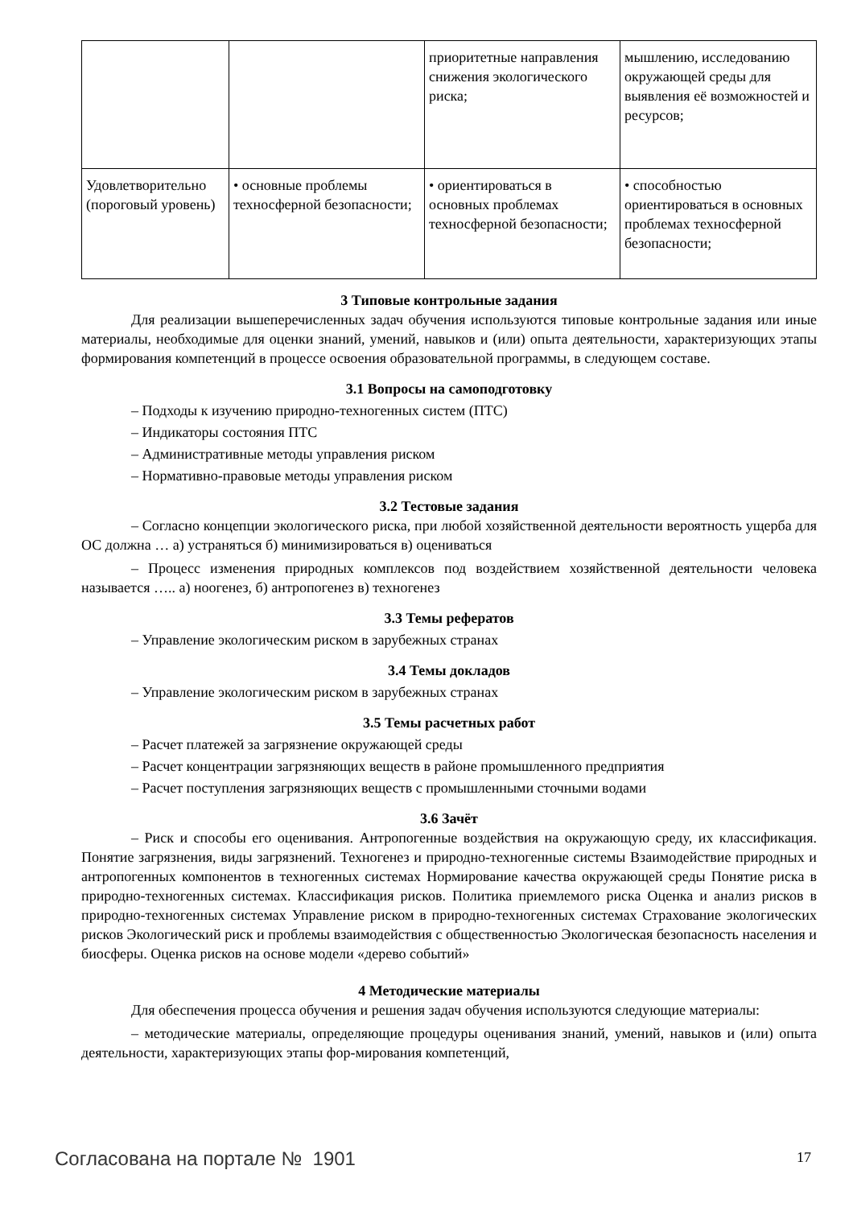| | | приоритетные направления снижения экологического риска; | мышлению, исследованию окружающей среды для выявления её возможностей и ресурсов; |
| Удовлетворительно (пороговый уровень) | • основные проблемы техносферной безопасности; | • ориентироваться в основных проблемах техносферной безопасности; | • способностью ориентироваться в основных проблемах техносферной безопасности; |
3 Типовые контрольные задания
Для реализации вышеперечисленных задач обучения используются типовые контрольные задания или иные материалы, необходимые для оценки знаний, умений, навыков и (или) опыта деятельности, характеризующих этапы формирования компетенций в процессе освоения образовательной программы, в следующем составе.
3.1 Вопросы на самоподготовку
– Подходы к изучению природно-техногенных систем (ПТС)
– Индикаторы состояния ПТС
– Административные методы управления риском
– Нормативно-правовые методы управления риском
3.2 Тестовые задания
– Согласно концепции экологического риска, при любой хозяйственной деятельности вероятность ущерба для ОС должна … а) устраняться б) минимизироваться в) оцениваться
– Процесс изменения природных комплексов под воздействием хозяйственной деятельности человека называется ….. а) ноогенез, б) антропогенез в) техногенез
3.3 Темы рефератов
– Управление экологическим риском в зарубежных странах
3.4 Темы докладов
– Управление экологическим риском в зарубежных странах
3.5 Темы расчетных работ
– Расчет платежей за загрязнение окружающей среды
– Расчет концентрации загрязняющих веществ в районе промышленного предприятия
– Расчет поступления загрязняющих веществ с промышленными сточными водами
3.6 Зачёт
– Риск и способы его оценивания. Антропогенные воздействия на окружающую среду, их классификация. Понятие загрязнения, виды загрязнений. Техногенез и природно-техногенные системы Взаимодействие природных и антропогенных компонентов в техногенных системах Нормирование качества окружающей среды Понятие риска в природно-техногенных системах. Классификация рисков. Политика приемлемого риска Оценка и анализ рисков в природно-техногенных системах Управление риском в природно-техногенных системах Страхование экологических рисков Экологический риск и проблемы взаимодействия с общественностью Экологическая безопасность населения и биосферы. Оценка рисков на основе модели «дерево событий»
4 Методические материалы
Для обеспечения процесса обучения и решения задач обучения используются следующие материалы:
– методические материалы, определяющие процедуры оценивания знаний, умений, навыков и (или) опыта деятельности, характеризующих этапы фор-мирования компетенций,
Согласована на портале № 1901 17